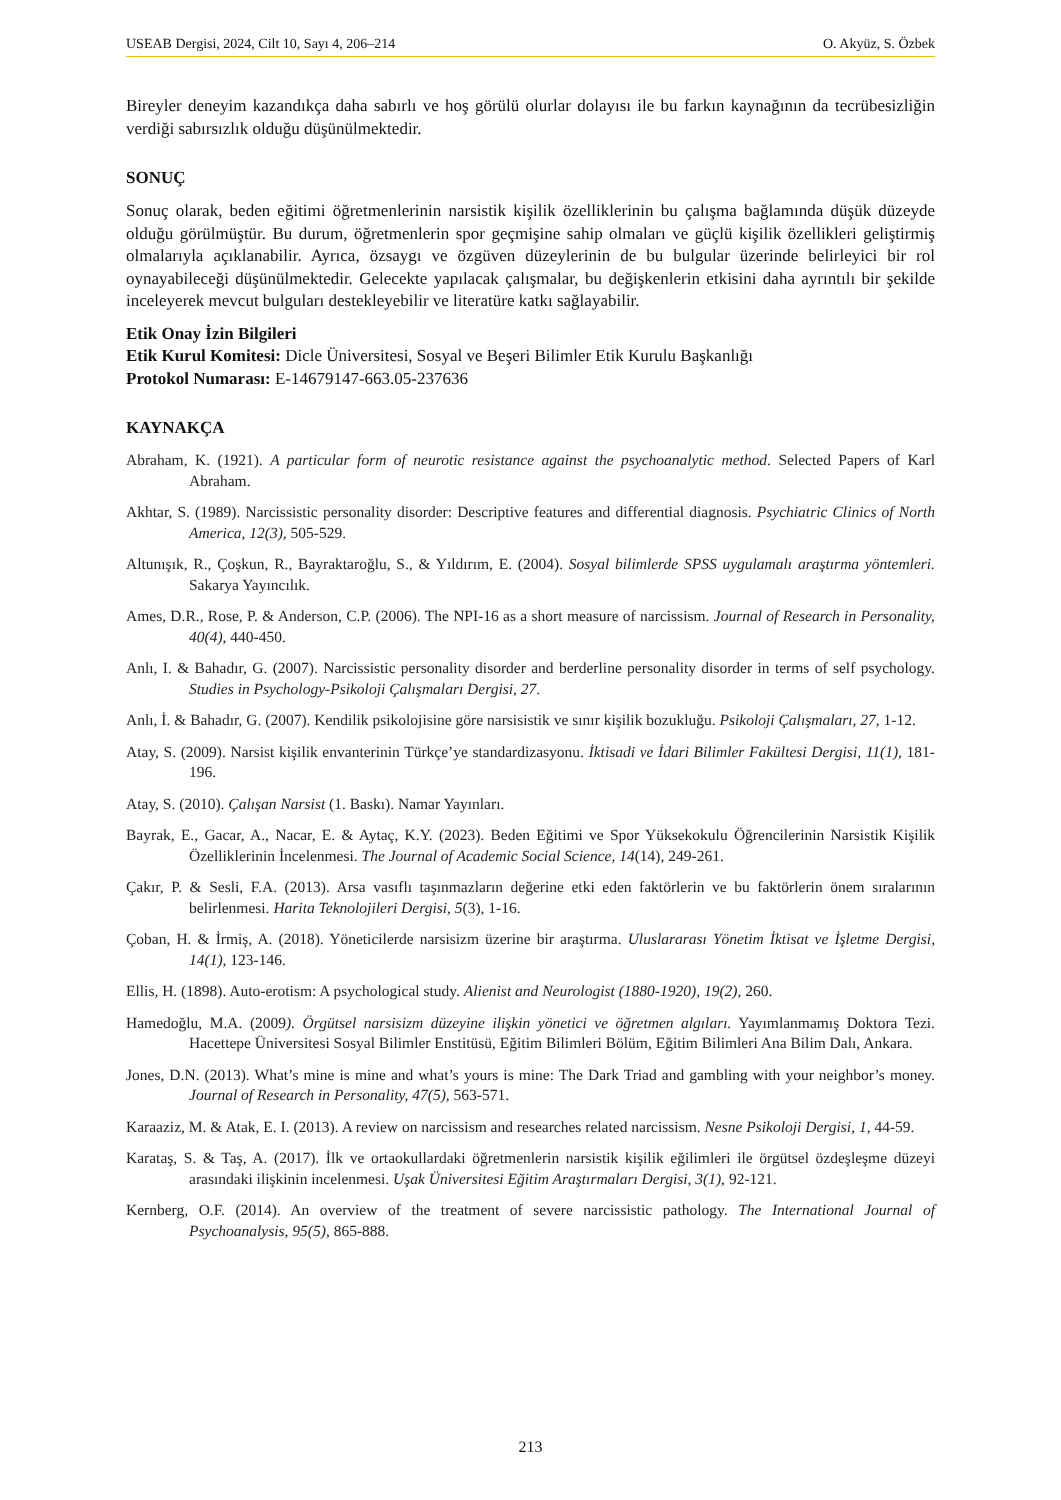USEAB Dergisi, 2024, Cilt 10, Sayı 4, 206–214 O. Akyüz, S. Özbek
Bireyler deneyim kazandıkça daha sabırlı ve hoş görülü olurlar dolayısı ile bu farkın kaynağının da tecrübesizliğin verdiği sabırsızlık olduğu düşünülmektedir.
SONUÇ
Sonuç olarak, beden eğitimi öğretmenlerinin narsistik kişilik özelliklerinin bu çalışma bağlamında düşük düzeyde olduğu görülmüştür. Bu durum, öğretmenlerin spor geçmişine sahip olmaları ve güçlü kişilik özellikleri geliştirmiş olmalarıyla açıklanabilir. Ayrıca, özsaygı ve özgüven düzeylerinin de bu bulgular üzerinde belirleyici bir rol oynayabileceği düşünülmektedir. Gelecekte yapılacak çalışmalar, bu değişkenlerin etkisini daha ayrıntılı bir şekilde inceleyerek mevcut bulguları destekleyebilir ve literatüre katkı sağlayabilir.
Etik Onay İzin Bilgileri
Etik Kurul Komitesi: Dicle Üniversitesi, Sosyal ve Beşeri Bilimler Etik Kurulu Başkanlığı
Protokol Numarası: E-14679147-663.05-237636
KAYNAKÇA
Abraham, K. (1921). A particular form of neurotic resistance against the psychoanalytic method. Selected Papers of Karl Abraham.
Akhtar, S. (1989). Narcissistic personality disorder: Descriptive features and differential diagnosis. Psychiatric Clinics of North America, 12(3), 505-529.
Altunışık, R., Çoşkun, R., Bayraktaroğlu, S., & Yıldırım, E. (2004). Sosyal bilimlerde SPSS uygulamalı araştırma yöntemleri. Sakarya Yayıncılık.
Ames, D.R., Rose, P. & Anderson, C.P. (2006). The NPI-16 as a short measure of narcissism. Journal of Research in Personality, 40(4), 440-450.
Anlı, I. & Bahadır, G. (2007). Narcissistic personality disorder and berderline personality disorder in terms of self psychology. Studies in Psychology-Psikoloji Çalışmaları Dergisi, 27.
Anlı, İ. & Bahadır, G. (2007). Kendilik psikolojisine göre narsisistik ve sınır kişilik bozukluğu. Psikoloji Çalışmaları, 27, 1-12.
Atay, S. (2009). Narsist kişilik envanterinin Türkçe’ye standardizasyonu. İktisadi ve İdari Bilimler Fakültesi Dergisi, 11(1), 181-196.
Atay, S. (2010). Çalışan Narsist (1. Baskı). Namar Yayınları.
Bayrak, E., Gacar, A., Nacar, E. & Aytaç, K.Y. (2023). Beden Eğitimi ve Spor Yüksekokulu Öğrencilerinin Narsistik Kişilik Özelliklerinin İncelenmesi. The Journal of Academic Social Science, 14(14), 249-261.
Çakır, P. & Sesli, F.A. (2013). Arsa vasıflı taşınmazların değerine etki eden faktörlerin ve bu faktörlerin önem sıralarının belirlenmesi. Harita Teknolojileri Dergisi, 5(3), 1-16.
Çoban, H. & İrmiş, A. (2018). Yöneticilerde narsisizm üzerine bir araştırma. Uluslararası Yönetim İktisat ve İşletme Dergisi, 14(1), 123-146.
Ellis, H. (1898). Auto-erotism: A psychological study. Alienist and Neurologist (1880-1920), 19(2), 260.
Hamedoğlu, M.A. (2009). Örgütsel narsisizm düzeyine ilişkin yönetici ve öğretmen algıları. Yayımlanmamış Doktora Tezi. Hacettepe Üniversitesi Sosyal Bilimler Enstitüsü, Eğitim Bilimleri Bölüm, Eğitim Bilimleri Ana Bilim Dalı, Ankara.
Jones, D.N. (2013). What’s mine is mine and what’s yours is mine: The Dark Triad and gambling with your neighbor’s money. Journal of Research in Personality, 47(5), 563-571.
Karaaziz, M. & Atak, E. I. (2013). A review on narcissism and researches related narcissism. Nesne Psikoloji Dergisi, 1, 44-59.
Karataş, S. & Taş, A. (2017). İlk ve ortaokullardaki öğretmenlerin narsistik kişilik eğilimleri ile örgütsel özdeşleşme düzeyi arasındaki ilişkinin incelenmesi. Uşak Üniversitesi Eğitim Araştırmaları Dergisi, 3(1), 92-121.
Kernberg, O.F. (2014). An overview of the treatment of severe narcissistic pathology. The International Journal of Psychoanalysis, 95(5), 865-888.
213